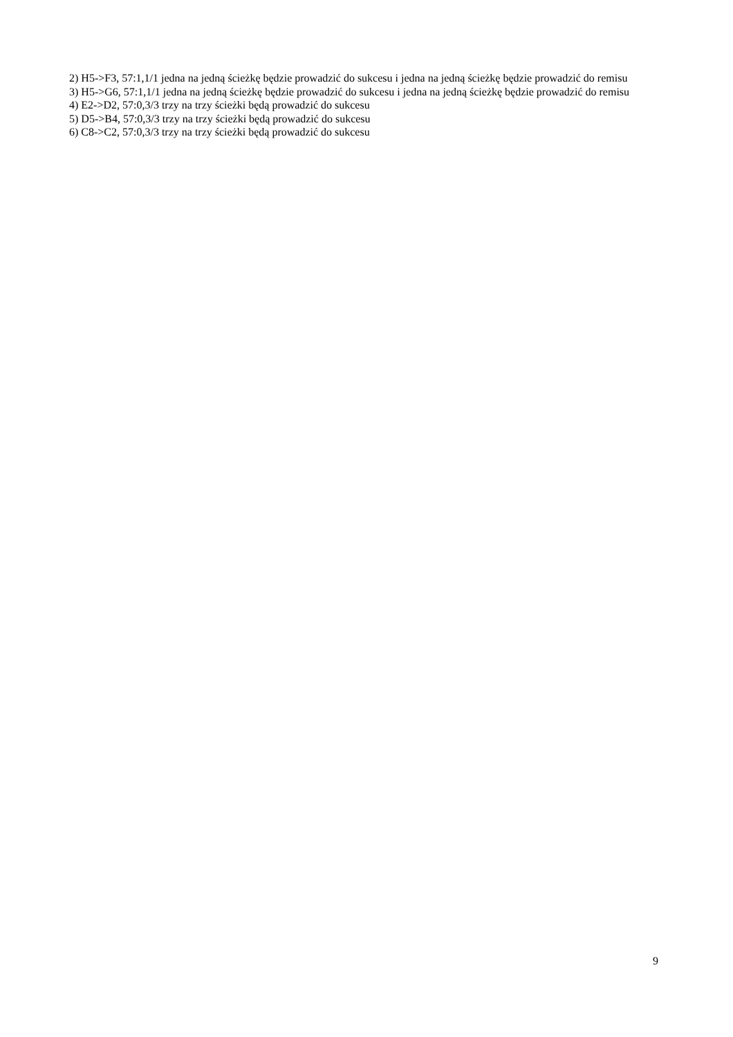2) H5->F3, 57:1,1/1 jedna na jedną ścieżkę będzie prowadzić do sukcesu i jedna na jedną ścieżkę będzie prowadzić do remisu
3) H5->G6, 57:1,1/1 jedna na jedną ścieżkę będzie prowadzić do sukcesu i jedna na jedną ścieżkę będzie prowadzić do remisu
4) E2->D2, 57:0,3/3 trzy na trzy ścieżki będą prowadzić do sukcesu
5) D5->B4, 57:0,3/3 trzy na trzy ścieżki będą prowadzić do sukcesu
6) C8->C2, 57:0,3/3 trzy na trzy ścieżki będą prowadzić do sukcesu
9